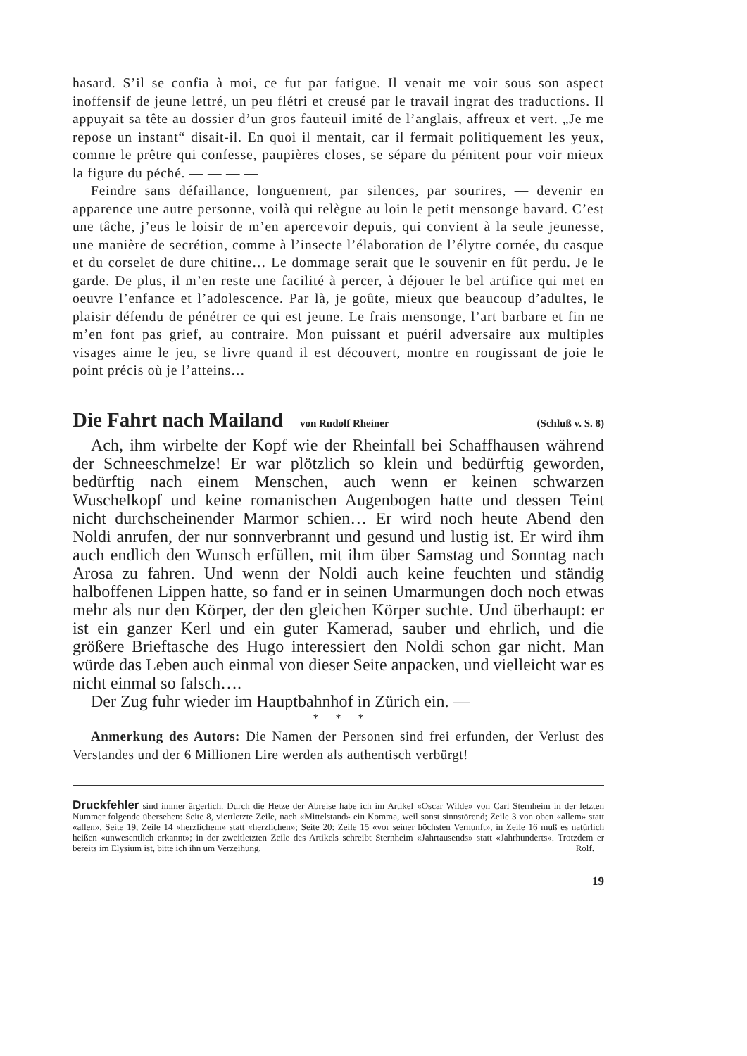hasard. S’il se confia à moi, ce fut par fatigue. Il venait me voir sous son aspect inoffensif de jeune lettré, un peu flétri et creusé par le travail ingrat des traductions. Il appuyait sa tête au dossier d’un gros fauteuil imité de l’anglais, affreux et vert. „Je me repose un instant“ disait-il. En quoi il mentait, car il fermait politiquement les yeux, comme le prêtre qui confesse, paupières closes, se sépare du pénitent pour voir mieux la figure du péché. — — — —
Feindre sans défaillance, longuement, par silences, par sourires, — devenir en apparence une autre personne, voilà qui relègue au loin le petit mensonge bavard. C’est une tâche, j’eus le loisir de m’en apercevoir depuis, qui convient à la seule jeunesse, une manière de secrétion, comme à l’insecte l’élaboration de l’élytre cornée, du casque et du corselet de dure chitine… Le dommage serait que le souvenir en fût perdu. Je le garde. De plus, il m’en reste une facilité à percer, à déjouer le bel artifice qui met en oeuvre l’enfance et l’adolescence. Par là, je goûte, mieux que beaucoup d’adultes, le plaisir défendu de pénétrer ce qui est jeune. Le frais mensonge, l’art barbare et fin ne m’en font pas grief, au contraire. Mon puissant et puéril adversaire aux multiples visages aime le jeu, se livre quand il est découvert, montre en rougissant de joie le point précis où je l’atteins…
Die Fahrt nach Mailand von Rudolf Rheiner (Schluß v. S. 8)
Ach, ihm wirbelte der Kopf wie der Rheinfall bei Schaffhausen während der Schneeschmelze! Er war plötzlich so klein und bedürftig geworden, bedürftig nach einem Menschen, auch wenn er keinen schwarzen Wuschelkopf und keine romanischen Augenbogen hatte und dessen Teint nicht durchscheinender Marmor schien… Er wird noch heute Abend den Noldi anrufen, der nur sonnverbrannt und gesund und lustig ist. Er wird ihm auch endlich den Wunsch erfüllen, mit ihm über Samstag und Sonntag nach Arosa zu fahren. Und wenn der Noldi auch keine feuchten und ständig halboffenen Lippen hatte, so fand er in seinen Umarmungen doch noch etwas mehr als nur den Körper, der den gleichen Körper suchte. Und überhaupt: er ist ein ganzer Kerl und ein guter Kamerad, sauber und ehrlich, und die größere Brieftasche des Hugo interessiert den Noldi schon gar nicht. Man würde das Leben auch einmal von dieser Seite anpacken, und vielleicht war es nicht einmal so falsch….
Der Zug fuhr wieder im Hauptbahnhof in Zürich ein. —
* * *
Anmerkung des Autors: Die Namen der Personen sind frei erfunden, der Verlust des Verstandes und der 6 Millionen Lire werden als authentisch verbürgt!
Druckfehler sind immer ärgerlich. Durch die Hetze der Abreise habe ich im Artikel «Oscar Wilde» von Carl Sternheim in der letzten Nummer folgende übersehen: Seite 8, viertletzte Zeile, nach «Mittelstand» ein Komma, weil sonst sinnstörend; Zeile 3 von oben «allem» statt «allen». Seite 19, Zeile 14 «herzlichem» statt «herzlichen»; Seite 20: Zeile 15 «vor seiner höchsten Vernunft», in Zeile 16 muß es natürlich heißen «unwesentlich erkannt»; in der zweitletzten Zeile des Artikels schreibt Sternheim «Jahrtausends» statt «Jahrhunderts». Trotzdem er bereits im Elysium ist, bitte ich ihn um Verzeihung. Rolf.
19